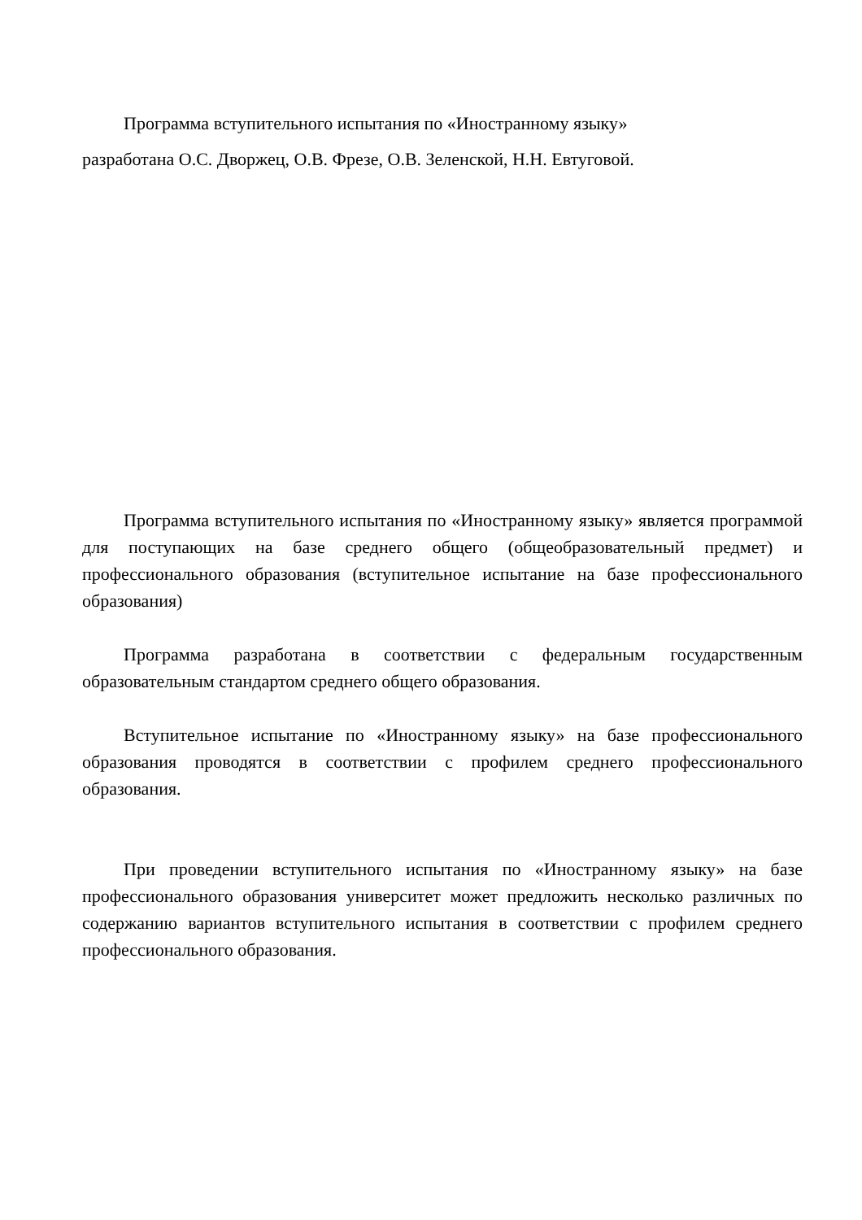Программа вступительного испытания по «Иностранному языку»
разработана О.С. Дворжец, О.В. Фрезе, О.В. Зеленской, Н.Н. Евтуговой.
Программа вступительного испытания по «Иностранному языку» является программой для поступающих на базе среднего общего (общеобразовательный предмет) и профессионального образования (вступительное испытание на базе профессионального образования)
Программа разработана в соответствии с федеральным государственным образовательным стандартом среднего общего образования.
Вступительное испытание по «Иностранному языку» на базе профессионального образования проводятся в соответствии с профилем среднего профессионального образования.
При проведении вступительного испытания по «Иностранному языку» на базе профессионального образования университет может предложить несколько различных по содержанию вариантов вступительного испытания в соответствии с профилем среднего профессионального образования.